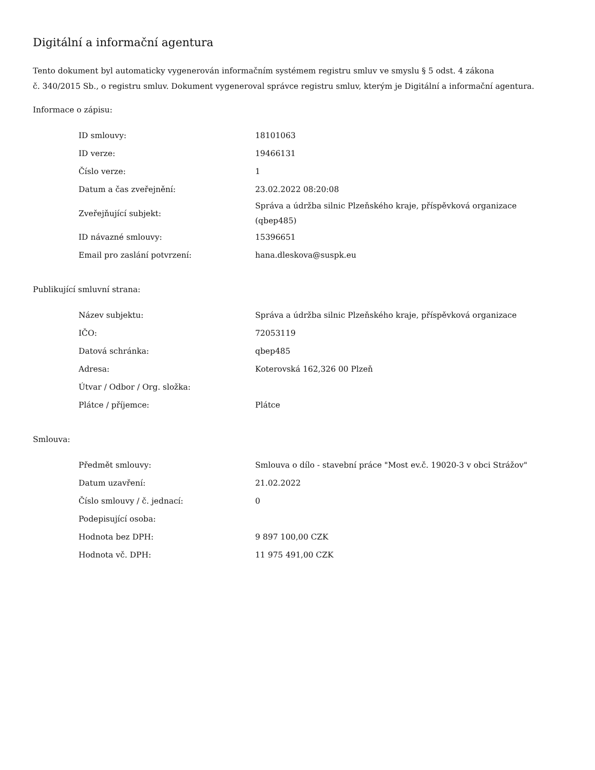Digitální a informační agentura
Tento dokument byl automaticky vygenerován informačním systémem registru smluv ve smyslu § 5 odst. 4 zákona
č. 340/2015 Sb., o registru smluv. Dokument vygeneroval správce registru smluv, kterým je Digitální a informační agentura.
Informace o zápisu:
| ID smlouvy: | 18101063 |
| ID verze: | 19466131 |
| Číslo verze: | 1 |
| Datum a čas zveřejnění: | 23.02.2022 08:20:08 |
| Zveřejňující subjekt: | Správa a údržba silnic Plzeňského kraje, příspěvková organizace (qbep485) |
| ID návazné smlouvy: | 15396651 |
| Email pro zaslání potvrzení: | hana.dleskova@suspk.eu |
Publikující smluvní strana:
| Název subjektu: | Správa a údržba silnic Plzeňského kraje, příspěvková organizace |
| IČO: | 72053119 |
| Datová schránka: | qbep485 |
| Adresa: | Koterovská 162,326 00 Plzeň |
| Útvar / Odbor / Org. složka: | |
| Plátce / příjemce: | Plátce |
Smlouva:
| Předmět smlouvy: | Smlouva o dílo - stavební práce "Most ev.č. 19020-3 v obci Strážov" |
| Datum uzavření: | 21.02.2022 |
| Číslo smlouvy / č. jednací: | 0 |
| Podepisující osoba: | |
| Hodnota bez DPH: | 9 897 100,00 CZK |
| Hodnota vč. DPH: | 11 975 491,00 CZK |